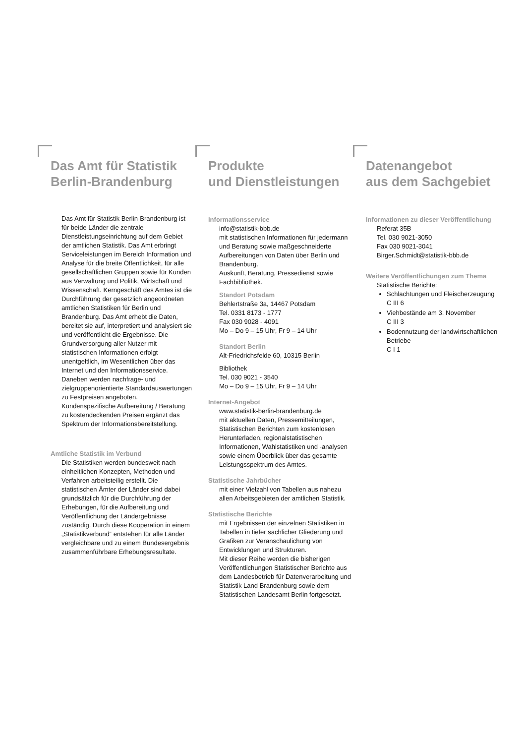Das Amt für Statistik
Berlin-Brandenburg
Das Amt für Statistik Berlin-Brandenburg ist für beide Länder die zentrale Dienstleistungseinrichtung auf dem Gebiet der amtlichen Statistik. Das Amt erbringt Serviceleistungen im Bereich Information und Analyse für die breite Öffentlichkeit, für alle gesellschaftlichen Gruppen sowie für Kunden aus Verwaltung und Politik, Wirtschaft und Wissenschaft. Kerngeschäft des Amtes ist die Durchführung der gesetzlich angeordneten amtlichen Statistiken für Berlin und Brandenburg. Das Amt erhebt die Daten, bereitet sie auf, interpretiert und analysiert sie und veröffentlicht die Ergebnisse. Die Grundversorgung aller Nutzer mit statistischen Informationen erfolgt unentgeltlich, im Wesentlichen über das Internet und den Informationsservice. Daneben werden nachfrage- und zielgruppenorientierte Standardauswertungen zu Festpreisen angeboten. Kundenspezifische Aufbereitung / Beratung zu kostendeckenden Preisen ergänzt das Spektrum der Informationsbereitstellung.
Amtliche Statistik im Verbund
Die Statistiken werden bundesweit nach einheitlichen Konzepten, Methoden und Verfahren arbeitsteilig erstellt. Die statistischen Ämter der Länder sind dabei grundsätzlich für die Durchführung der Erhebungen, für die Aufbereitung und Veröffentlichung der Ländergebnisse zuständig. Durch diese Kooperation in einem „Statistikverbund“ entstehen für alle Länder vergleichbare und zu einem Bundesergebnis zusammenführbare Erhebungsresultate.
Produkte
und Dienstleistungen
Informationsservice
info@statistik-bbb.de
mit statistischen Informationen für jedermann und Beratung sowie maßgeschneiderte Aufbereitungen von Daten über Berlin und Brandenburg.
Auskunft, Beratung, Pressedienst sowie Fachbibliothek.
Standort Potsdam
Behlertstraße 3a, 14467 Potsdam
Tel. 0331 8173 - 1777
Fax 030 9028 - 4091
Mo – Do 9 – 15 Uhr, Fr 9 – 14 Uhr
Standort Berlin
Alt-Friedrichsfelde 60, 10315 Berlin
Bibliothek
Tel. 030 9021 - 3540
Mo – Do 9 – 15 Uhr, Fr 9 – 14 Uhr
Internet-Angebot
www.statistik-berlin-brandenburg.de
mit aktuellen Daten, Pressemitteilungen, Statistischen Berichten zum kostenlosen Herunterladen, regionalstatistischen Informationen, Wahlstatistiken und -analysen sowie einem Überblick über das gesamte Leistungsspektrum des Amtes.
Statistische Jahrbücher
mit einer Vielzahl von Tabellen aus nahezu allen Arbeitsgebieten der amtlichen Statistik.
Statistische Berichte
mit Ergebnissen der einzelnen Statistiken in Tabellen in tiefer sachlicher Gliederung und Grafiken zur Veranschaulichung von Entwicklungen und Strukturen.
Mit dieser Reihe werden die bisherigen Veröffentlichungen Statistischer Berichte aus dem Landesbetrieb für Datenverarbeitung und Statistik Land Brandenburg sowie dem Statistischen Landesamt Berlin fortgesetzt.
Datenangebot
aus dem Sachgebiet
Informationen zu dieser Veröffentlichung
Referat 35B
Tel. 030 9021-3050
Fax 030 9021-3041
Birger.Schmidt@statistik-bbb.de
Weitere Veröffentlichungen zum Thema
Statistische Berichte:
Schlachtungen und Fleischerzeugung
C III 6
Viehbestände am 3. November
C III 3
Bodennutzung der landwirtschaftlichen Betriebe
C I 1